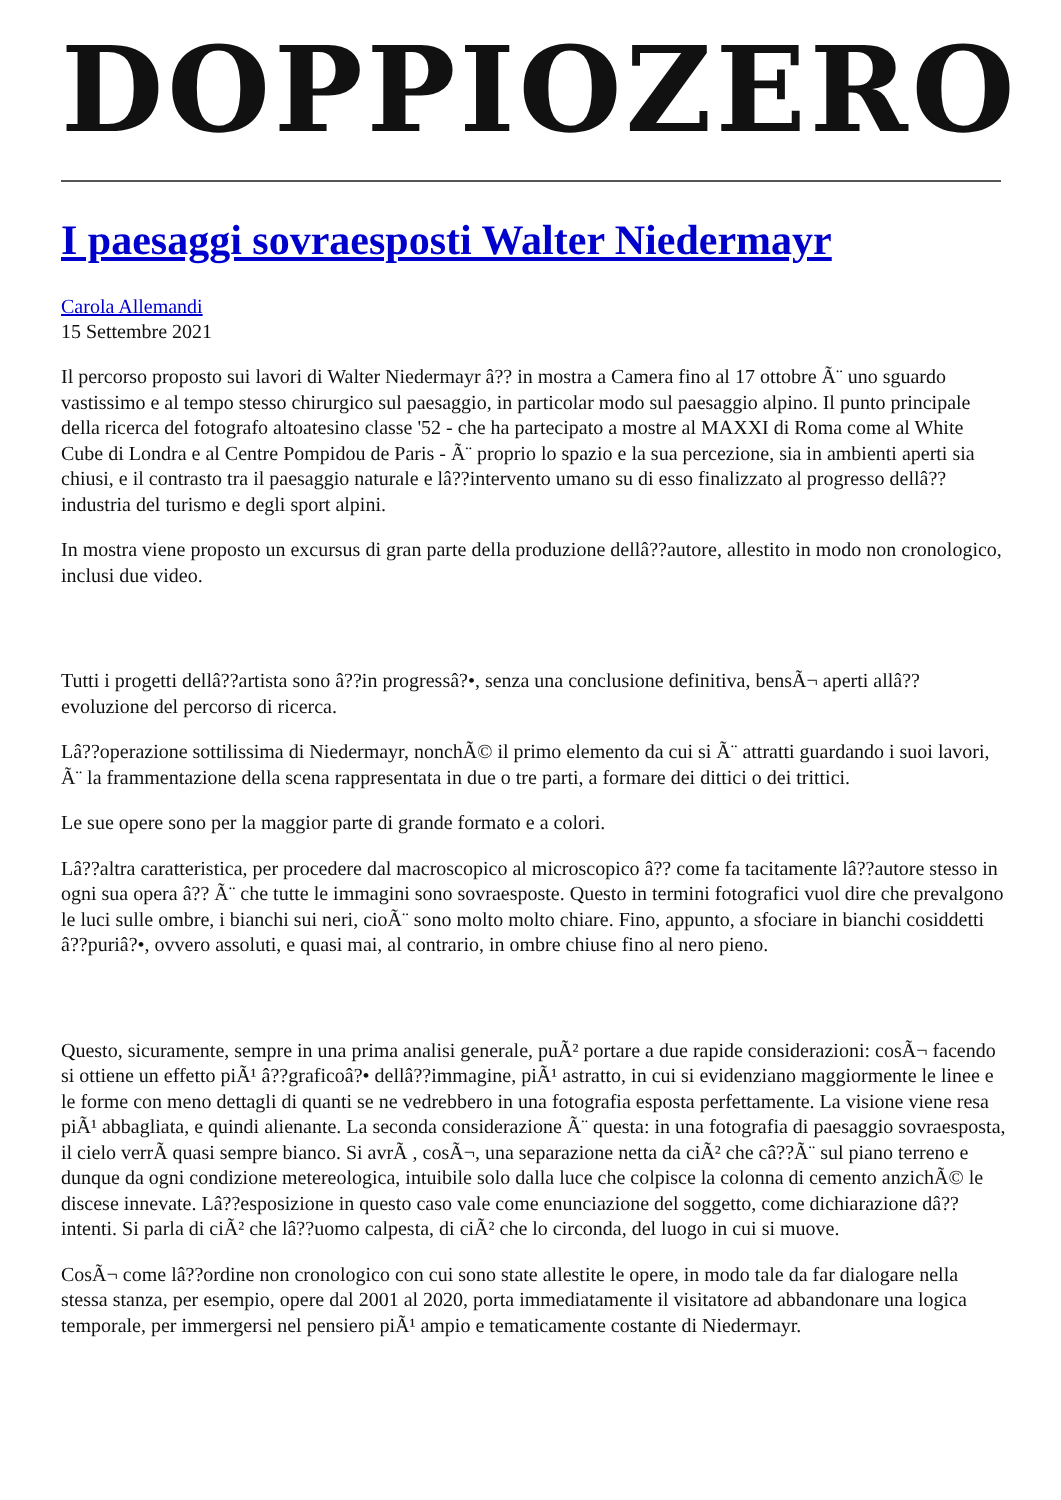DOPPIOZERO
I paesaggi sovraesposti Walter Niedermayr
Carola Allemandi
15 Settembre 2021
Il percorso proposto sui lavori di Walter Niedermayr â?? in mostra a Camera fino al 17 ottobre Ã¨ uno sguardo vastissimo e al tempo stesso chirurgico sul paesaggio, in particolar modo sul paesaggio alpino. Il punto principale della ricerca del fotografo altoatesino classe '52 - che ha partecipato a mostre al MAXXI di Roma come al White Cube di Londra e al Centre Pompidou de Paris - Ã¨ proprio lo spazio e la sua percezione, sia in ambienti aperti sia chiusi, e il contrasto tra il paesaggio naturale e lâ??intervento umano su di esso finalizzato al progresso dellâ??industria del turismo e degli sport alpini.
In mostra viene proposto un excursus di gran parte della produzione dellâ??autore, allestito in modo non cronologico, inclusi due video.
Tutti i progetti dellâ??artista sono â??in progressâ?•, senza una conclusione definitiva, bensÃ¬ aperti allâ??evoluzione del percorso di ricerca.
Lâ??operazione sottilissima di Niedermayr, nonchÃ© il primo elemento da cui si Ã¨ attratti guardando i suoi lavori, Ã¨ la frammentazione della scena rappresentata in due o tre parti, a formare dei dittici o dei trittici.
Le sue opere sono per la maggior parte di grande formato e a colori.
Lâ??altra caratteristica, per procedere dal macroscopico al microscopico â?? come fa tacitamente lâ??autore stesso in ogni sua opera â?? Ã¨ che tutte le immagini sono sovraesposte. Questo in termini fotografici vuol dire che prevalgono le luci sulle ombre, i bianchi sui neri, cioÃ¨ sono molto molto chiare. Fino, appunto, a sfociare in bianchi cosiddetti â??puriâ?•, ovvero assoluti, e quasi mai, al contrario, in ombre chiuse fino al nero pieno.
Questo, sicuramente, sempre in una prima analisi generale, puÃ² portare a due rapide considerazioni: cosÃ¬ facendo si ottiene un effetto piÃ¹ â??graficoâ?• dellâ??immagine, piÃ¹ astratto, in cui si evidenziano maggiormente le linee e le forme con meno dettagli di quanti se ne vedrebbero in una fotografia esposta perfettamente. La visione viene resa piÃ¹ abbagliata, e quindi alienante. La seconda considerazione Ã¨ questa: in una fotografia di paesaggio sovraesposta, il cielo verrÃ quasi sempre bianco. Si avrÃ , cosÃ¬, una separazione netta da ciÃ² che câ??Ã¨ sul piano terreno e dunque da ogni condizione metereologica, intuibile solo dalla luce che colpisce la colonna di cemento anzichÃ© le discese innevate. Lâ??esposizione in questo caso vale come enunciazione del soggetto, come dichiarazione dâ??intenti. Si parla di ciÃ² che lâ??uomo calpesta, di ciÃ² che lo circonda, del luogo in cui si muove.
CosÃ¬ come lâ??ordine non cronologico con cui sono state allestite le opere, in modo tale da far dialogare nella stessa stanza, per esempio, opere dal 2001 al 2020, porta immediatamente il visitatore ad abbandonare una logica temporale, per immergersi nel pensiero piÃ¹ ampio e tematicamente costante di Niedermayr.